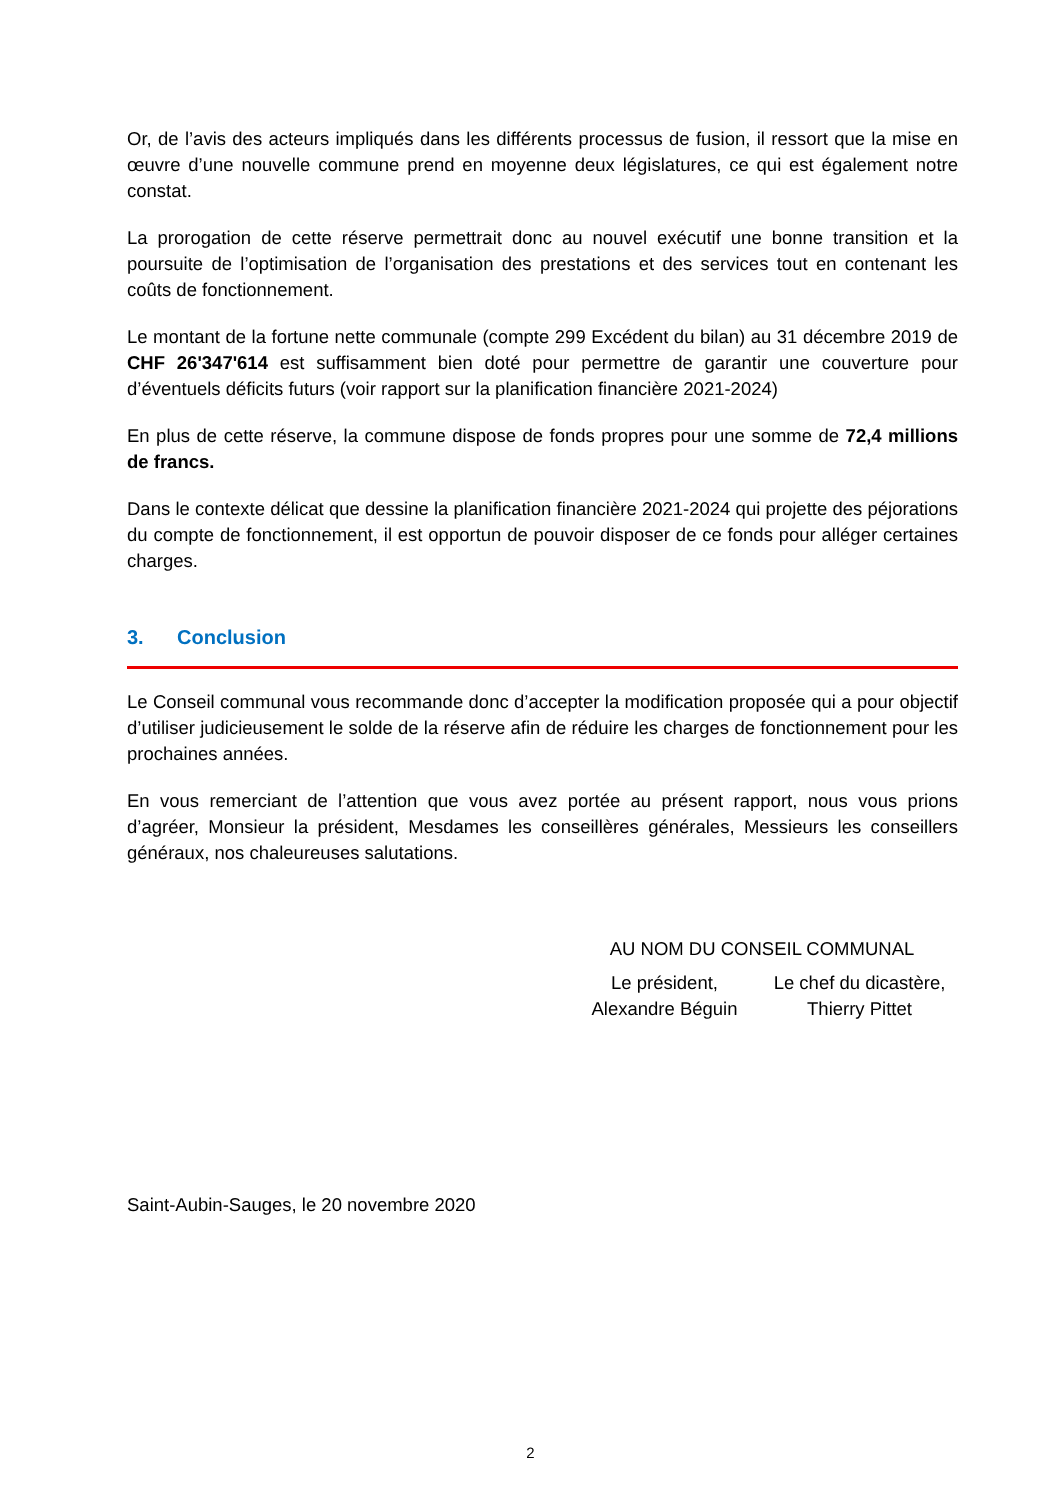Or, de l’avis des acteurs impliqués dans les différents processus de fusion, il ressort que la mise en œuvre d’une nouvelle commune prend en moyenne deux législatures, ce qui est également notre constat.
La prorogation de cette réserve permettrait donc au nouvel exécutif une bonne transition et la poursuite de l’optimisation de l’organisation des prestations et des services tout en contenant les coûts de fonctionnement.
Le montant de la fortune nette communale (compte 299 Excédent du bilan) au 31 décembre 2019 de CHF 26'347'614 est suffisamment bien doté pour permettre de garantir une couverture pour d’éventuels déficits futurs (voir rapport sur la planification financière 2021-2024)
En plus de cette réserve, la commune dispose de fonds propres pour une somme de 72,4 millions de francs.
Dans le contexte délicat que dessine la planification financière 2021-2024 qui projette des péjorations du compte de fonctionnement, il est opportun de pouvoir disposer de ce fonds pour alléger certaines charges.
3. Conclusion
Le Conseil communal vous recommande donc d’accepter la modification proposée qui a pour objectif d’utiliser judicieusement le solde de la réserve afin de réduire les charges de fonctionnement pour les prochaines années.
En vous remerciant de l’attention que vous avez portée au présent rapport, nous vous prions d’agréer, Monsieur la président, Mesdames les conseillères générales, Messieurs les conseillers généraux, nos chaleureuses salutations.
AU NOM DU CONSEIL COMMUNAL
Le président,
Alexandre Béguin
Le chef du dicastère,
Thierry Pittet
Saint-Aubin-Sauges, le 20 novembre 2020
2